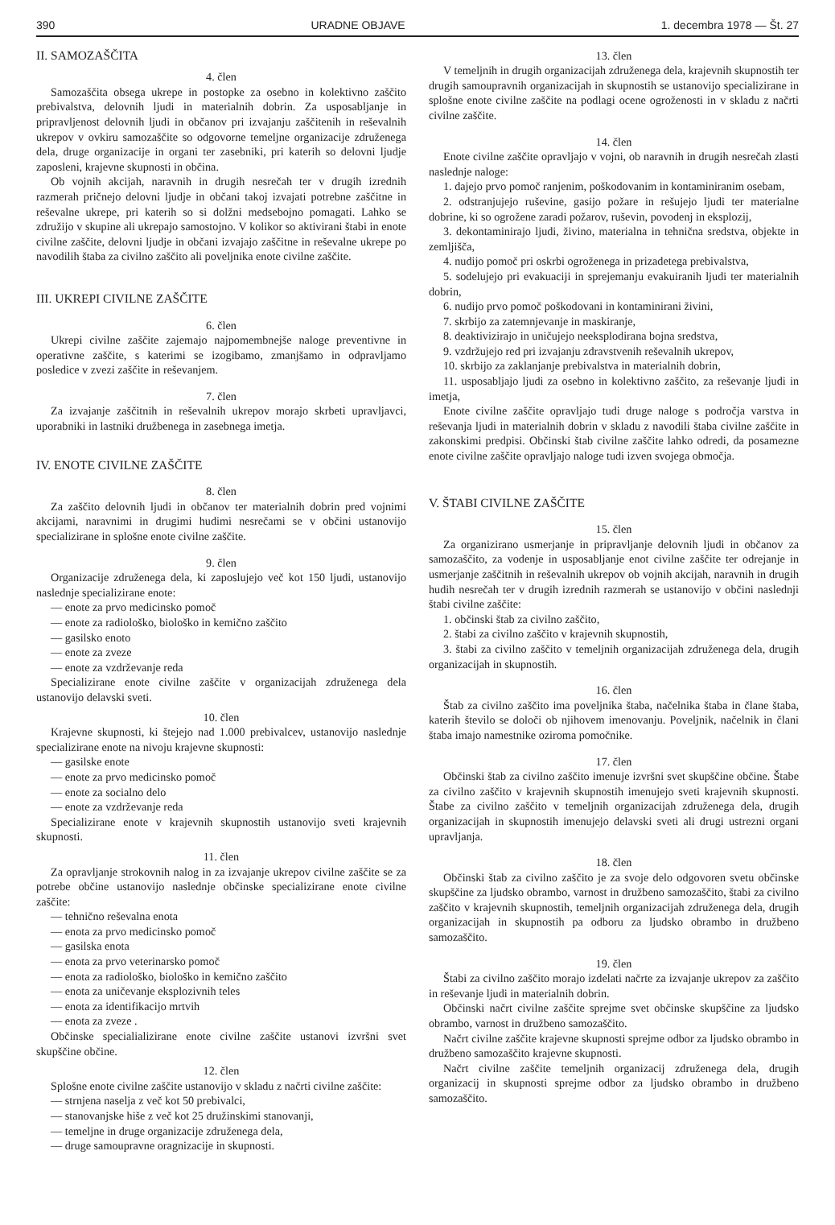390 URADNE OBJAVE 1. decembra 1978 — Št. 27
II. SAMOZAŠČITA
4. člen
Samozaščita obsega ukrepe in postopke za osebno in kolektivno zaščito prebivalstva, delovnih ljudi in materialnih dobrin. Za usposabljanje in pripravljenost delovnih ljudi in občanov pri izvajanju zaščitenih in reševalnih ukrepov v ovkiru samozaščite so odgovorne temeljne organizacije združenega dela, druge organizacije in organi ter zasebniki, pri katerih so delovni ljudje zaposleni, krajevne skupnosti in občina.
Ob vojnih akcijah, naravnih in drugih nesrečah ter v drugih izrednih razmerah pričnejo delovni ljudje in občani takoj izvajati potrebne zaščitne in reševalne ukrepe, pri katerih so si dolžni medsebojno pomagati. Lahko se združijo v skupine ali ukrepajo samostojno. V kolikor so aktivirani štabi in enote civilne zaščite, delovni ljudje in občani izvajajo zaščitne in reševalne ukrepe po navodilih štaba za civilno zaščito ali poveljnika enote civilne zaščite.
III. UKREPI CIVILNE ZAŠČITE
6. člen
Ukrepi civilne zaščite zajemajo najpomembnejše naloge preventivne in operativne zaščite, s katerimi se izogibamo, zmanjšamo in odpravljamo posledice v zvezi zaščite in reševanjem.
7. člen
Za izvajanje zaščitnih in reševalnih ukrepov morajo skrbeti upravljavci, uporabniki in lastniki družbenega in zasebnega imetja.
IV. ENOTE CIVILNE ZAŠČITE
8. člen
Za zaščito delovnih ljudi in občanov ter materialnih dobrin pred vojnimi akcijami, naravnimi in drugimi hudimi nesrečami se v občini ustanovijo specializirane in splošne enote civilne zaščite.
9. člen
Organizacije združenega dela, ki zaposlujejo več kot 150 ljudi, ustanovijo naslednje specializirane enote:
— enote za prvo medicinsko pomoč
— enote za radiološko, biološko in kemično zaščito
— gasilsko enoto
— enote za zveze
— enote za vzdrževanje reda
Specializirane enote civilne zaščite v organizacijah združenega dela ustanovijo delavski sveti.
10. člen
Krajevne skupnosti, ki štejejo nad 1.000 prebivalcev, ustanovijo naslednje specializirane enote na nivoju krajevne skupnosti:
— gasilske enote
— enote za prvo medicinsko pomoč
— enote za socialno delo
— enote za vzdrževanje reda
Specializirane enote v krajevnih skupnostih ustanovijo sveti krajevnih skupnosti.
11. člen
Za opravljanje strokovnih nalog in za izvajanje ukrepov civilne zaščite se za potrebe občine ustanovijo naslednje občinske specializirane enote civilne zaščite:
— tehnično reševalna enota
— enota za prvo medicinsko pomoč
— gasilska enota
— enota za prvo veterinarsko pomoč
— enota za radiološko, biološko in kemično zaščito
— enota za uničevanje eksplozivnih teles
— enota za identifikacijo mrtvih
— enota za zveze .
Občinske specialializirane enote civilne zaščite ustanovi izvršni svet skupščine občine.
12. člen
Splošne enote civilne zaščite ustanovijo v skladu z načrti civilne zaščite:
— strnjena naselja z več kot 50 prebivalci,
— stanovanjske hiše z več kot 25 družinskimi stanovanji,
— temeljne in druge organizacije združenega dela,
— druge samoupravne oragnizacije in skupnosti.
13. člen
V temeljnih in drugih organizacijah združenega dela, krajevnih skupnostih ter drugih samoupravnih organizacijah in skupnostih se ustanovijo specializirane in splošne enote civilne zaščite na podlagi ocene ogroženosti in v skladu z načrti civilne zaščite.
14. člen
Enote civilne zaščite opravljajo v vojni, ob naravnih in drugih nesrečah zlasti naslednje naloge:
1. dajejo prvo pomoč ranjenim, poškodovanim in kontaminiranim osebam,
2. odstranjujejo ruševine, gasijo požare in rešujejo ljudi ter materialne dobrine, ki so ogrožene zaradi požarov, ruševin, povodenj in eksplozij,
3. dekontaminirajo ljudi, živino, materialna in tehnična sredstva, objekte in zemljišča,
4. nudijo pomoč pri oskrbi ogroženega in prizadetega prebivalstva,
5. sodelujejo pri evakuaciji in sprejemanju evakuiranih ljudi ter materialnih dobrin,
6. nudijo prvo pomoč poškodovani in kontaminirani živini,
7. skrbijo za zatemnjevanje in maskiranje,
8. deaktivizirajo in uničujejo neeksplodirana bojna sredstva,
9. vzdržujejo red pri izvajanju zdravstvenih reševalnih ukrepov,
10. skrbijo za zaklanjanje prebivalstva in materialnih dobrin,
11. usposabljajo ljudi za osebno in kolektivno zaščito, za reševanje ljudi in imetja,
Enote civilne zaščite opravljajo tudi druge naloge s področja varstva in reševanja ljudi in materialnih dobrin v skladu z navodili štaba civilne zaščite in zakonskimi predpisi. Občinski štab civilne zaščite lahko odredi, da posamezne enote civilne zaščite opravljajo naloge tudi izven svojega območja.
V. ŠTABI CIVILNE ZAŠČITE
15. člen
Za organizirano usmerjanje in pripravljanje delovnih ljudi in občanov za samozaščito, za vodenje in usposabljanje enot civilne zaščite ter odrejanje in usmerjanje zaščitnih in reševalnih ukrepov ob vojnih akcijah, naravnih in drugih hudih nesrečah ter v drugih izrednih razmerah se ustanovijo v občini naslednji štabi civilne zaščite:
1. občinski štab za civilno zaščito,
2. štabi za civilno zaščito v krajevnih skupnostih,
3. štabi za civilno zaščito v temeljnih organizacijah združenega dela, drugih organizacijah in skupnostih.
16. člen
Štab za civilno zaščito ima poveljnika štaba, načelnika štaba in člane štaba, katerih število se določi ob njihovem imenovanju. Poveljnik, načelnik in člani štaba imajo namestnike oziroma pomočnike.
17. člen
Občinski štab za civilno zaščito imenuje izvršni svet skupščine občine. Štabe za civilno zaščito v krajevnih skupnostih imenujejo sveti krajevnih skupnosti. Štabe za civilno zaščito v temeljnih organizacijah združenega dela, drugih organizacijah in skupnostih imenujejo delavski sveti ali drugi ustrezni organi upravljanja.
18. člen
Občinski štab za civilno zaščito je za svoje delo odgovoren svetu občinske skupščine za ljudsko obrambo, varnost in družbeno samozaščito, štabi za civilno zaščito v krajevnih skupnostih, temeljnih organizacijah združenega dela, drugih organizacijah in skupnostih pa odboru za ljudsko obrambo in družbeno samozaščito.
19. člen
Štabi za civilno zaščito morajo izdelati načrte za izvajanje ukrepov za zaščito in reševanje ljudi in materialnih dobrin.
Občinski načrt civilne zaščite sprejme svet občinske skupščine za ljudsko obrambo, varnost in družbeno samozaščito.
Načrt civilne zaščite krajevne skupnosti sprejme odbor za ljudsko obrambo in družbeno samozaščito krajevne skupnosti.
Načrt civilne zaščite temeljnih organizacij združenega dela, drugih organizacij in skupnosti sprejme odbor za ljudsko obrambo in družbeno samozaščito.